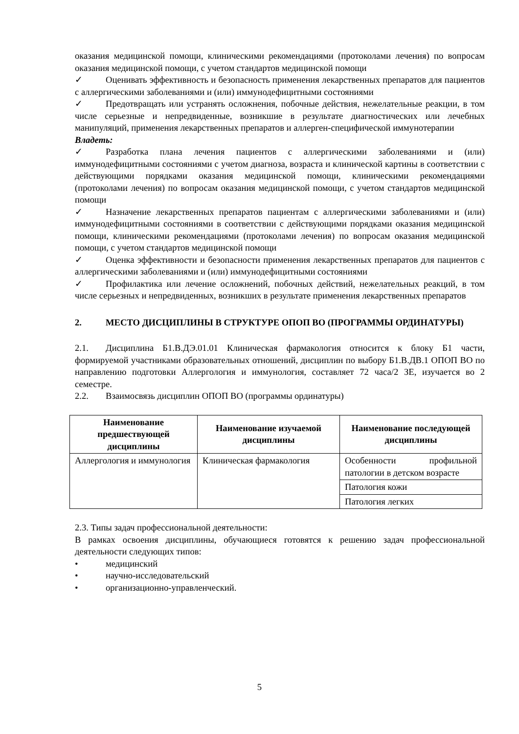оказания медицинской помощи, клиническими рекомендациями (протоколами лечения) по вопросам оказания медицинской помощи, с учетом стандартов медицинской помощи
✓ Оценивать эффективность и безопасность применения лекарственных препаратов для пациентов с аллергическими заболеваниями и (или) иммунодефицитными состояниями
✓ Предотвращать или устранять осложнения, побочные действия, нежелательные реакции, в том числе серьезные и непредвиденные, возникшие в результате диагностических или лечебных манипуляций, применения лекарственных препаратов и аллерген-специфической иммунотерапии
Владеть:
✓ Разработка плана лечения пациентов с аллергическими заболеваниями и (или) иммунодефицитными состояниями с учетом диагноза, возраста и клинической картины в соответствии с действующими порядками оказания медицинской помощи, клиническими рекомендациями (протоколами лечения) по вопросам оказания медицинской помощи, с учетом стандартов медицинской помощи
✓ Назначение лекарственных препаратов пациентам с аллергическими заболеваниями и (или) иммунодефицитными состояниями в соответствии с действующими порядками оказания медицинской помощи, клиническими рекомендациями (протоколами лечения) по вопросам оказания медицинской помощи, с учетом стандартов медицинской помощи
✓ Оценка эффективности и безопасности применения лекарственных препаратов для пациентов с аллергическими заболеваниями и (или) иммунодефицитными состояниями
✓ Профилактика или лечение осложнений, побочных действий, нежелательных реакций, в том числе серьезных и непредвиденных, возникших в результате применения лекарственных препаратов
2. МЕСТО ДИСЦИПЛИНЫ В СТРУКТУРЕ ОПОП ВО (ПРОГРАММЫ ОРДИНАТУРЫ)
2.1. Дисциплина Б1.В.ДЭ.01.01 Клиническая фармакология относится к блоку Б1 части, формируемой участниками образовательных отношений, дисциплин по выбору Б1.В.ДВ.1 ОПОП ВО по направлению подготовки Аллергология и иммунология, составляет 72 часа/2 ЗЕ, изучается во 2 семестре.
2.2. Взаимосвязь дисциплин ОПОП ВО (программы ординатуры)
| Наименование предшествующей дисциплины | Наименование изучаемой дисциплины | Наименование последующей дисциплины |
| --- | --- | --- |
| Аллергология и иммунология | Клиническая фармакология | Особенности профильной патологии в детском возрасте |
| | | Патология кожи |
| | | Патология легких |
2.3. Типы задач профессиональной деятельности:
В рамках освоения дисциплины, обучающиеся готовятся к решению задач профессиональной деятельности следующих типов:
• медицинский
• научно-исследовательский
• организационно-управленческий.
5